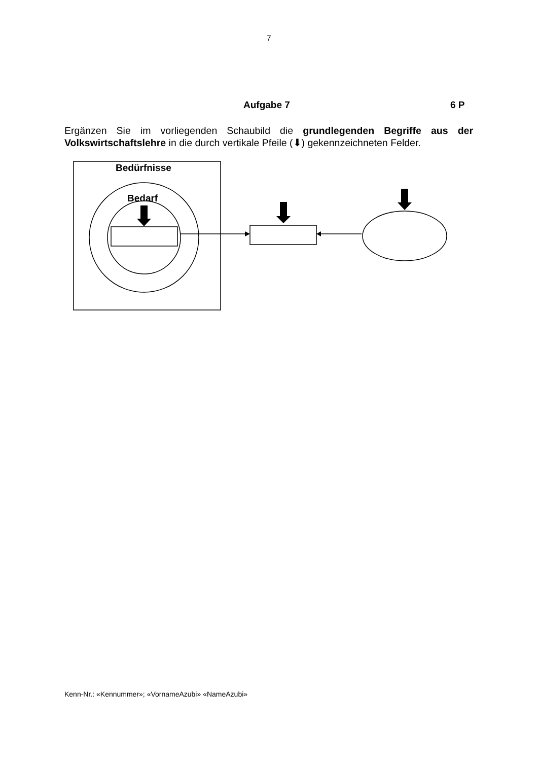7
Aufgabe 7 6 P
Ergänzen Sie im vorliegenden Schaubild die grundlegenden Begriffe aus der Volkswirtschaftslehre in die durch vertikale Pfeile (⬇) gekennzeichneten Felder.
Bedürfnisse
Bedarf
Kenn-Nr.: «Kennummer»; «VornameAzubi» «NameAzubi»